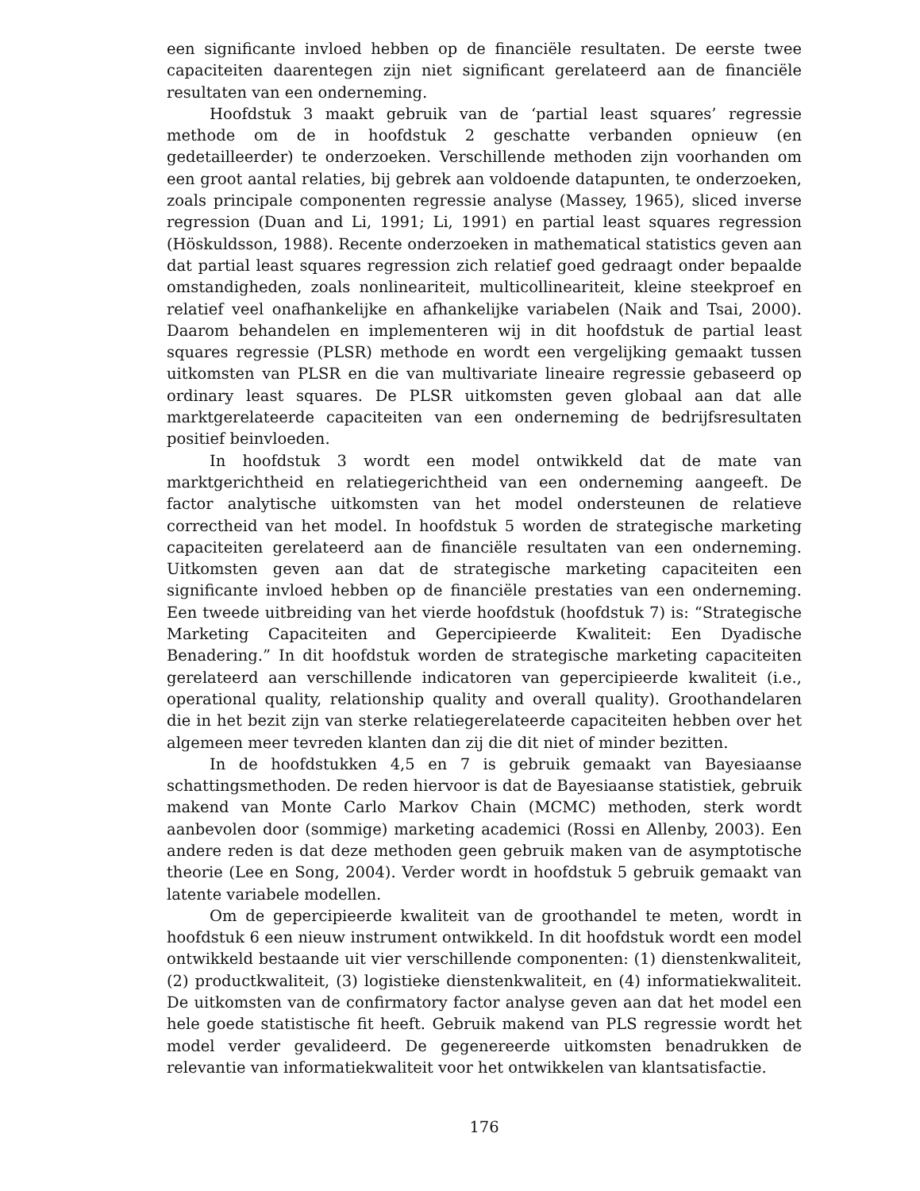een significante invloed hebben op de financiële resultaten. De eerste twee capaciteiten daarentegen zijn niet significant gerelateerd aan de financiële resultaten van een onderneming.
Hoofdstuk 3 maakt gebruik van de ‘partial least squares’ regressie methode om de in hoofdstuk 2 geschatte verbanden opnieuw (en gedetailleerder) te onderzoeken. Verschillende methoden zijn voorhanden om een groot aantal relaties, bij gebrek aan voldoende datapunten, te onderzoeken, zoals principale componenten regressie analyse (Massey, 1965), sliced inverse regression (Duan and Li, 1991; Li, 1991) en partial least squares regression (Höskuldsson, 1988). Recente onderzoeken in mathematical statistics geven aan dat partial least squares regression zich relatief goed gedraagt onder bepaalde omstandigheden, zoals nonlineariteit, multicollineariteit, kleine steekproef en relatief veel onafhankelijke en afhankelijke variabelen (Naik and Tsai, 2000). Daarom behandelen en implementeren wij in dit hoofdstuk de partial least squares regressie (PLSR) methode en wordt een vergelijking gemaakt tussen uitkomsten van PLSR en die van multivariate lineaire regressie gebaseerd op ordinary least squares. De PLSR uitkomsten geven globaal aan dat alle marktgerelateerde capaciteiten van een onderneming de bedrijfsresultaten positief beinvloeden.
In hoofdstuk 3 wordt een model ontwikkeld dat de mate van marktgerichtheid en relatiegerichtheid van een onderneming aangeeft. De factor analytische uitkomsten van het model ondersteunen de relatieve correctheid van het model. In hoofdstuk 5 worden de strategische marketing capaciteiten gerelateerd aan de financiële resultaten van een onderneming. Uitkomsten geven aan dat de strategische marketing capaciteiten een significante invloed hebben op de financiële prestaties van een onderneming. Een tweede uitbreiding van het vierde hoofdstuk (hoofdstuk 7) is: “Strategische Marketing Capaciteiten and Gepercipieerde Kwaliteit: Een Dyadische Benadering.” In dit hoofdstuk worden de strategische marketing capaciteiten gerelateerd aan verschillende indicatoren van gepercipieerde kwaliteit (i.e., operational quality, relationship quality and overall quality). Groothandelaren die in het bezit zijn van sterke relatiegerelateerde capaciteiten hebben over het algemeen meer tevreden klanten dan zij die dit niet of minder bezitten.
In de hoofdstukken 4,5 en 7 is gebruik gemaakt van Bayesiaanse schattingsmethoden. De reden hiervoor is dat de Bayesiaanse statistiek, gebruik makend van Monte Carlo Markov Chain (MCMC) methoden, sterk wordt aanbevolen door (sommige) marketing academici (Rossi en Allenby, 2003). Een andere reden is dat deze methoden geen gebruik maken van de asymptotische theorie (Lee en Song, 2004). Verder wordt in hoofdstuk 5 gebruik gemaakt van latente variabele modellen.
Om de gepercipieerde kwaliteit van de groothandel te meten, wordt in hoofdstuk 6 een nieuw instrument ontwikkeld. In dit hoofdstuk wordt een model ontwikkeld bestaande uit vier verschillende componenten: (1) dienstenkwaliteit, (2) productkwaliteit, (3) logistieke dienstenkwaliteit, en (4) informatiekwaliteit. De uitkomsten van de confirmatory factor analyse geven aan dat het model een hele goede statistische fit heeft. Gebruik makend van PLS regressie wordt het model verder gevalideerd. De gegenereerde uitkomsten benadrukken de relevantie van informatiekwaliteit voor het ontwikkelen van klantsatisfactie.
176